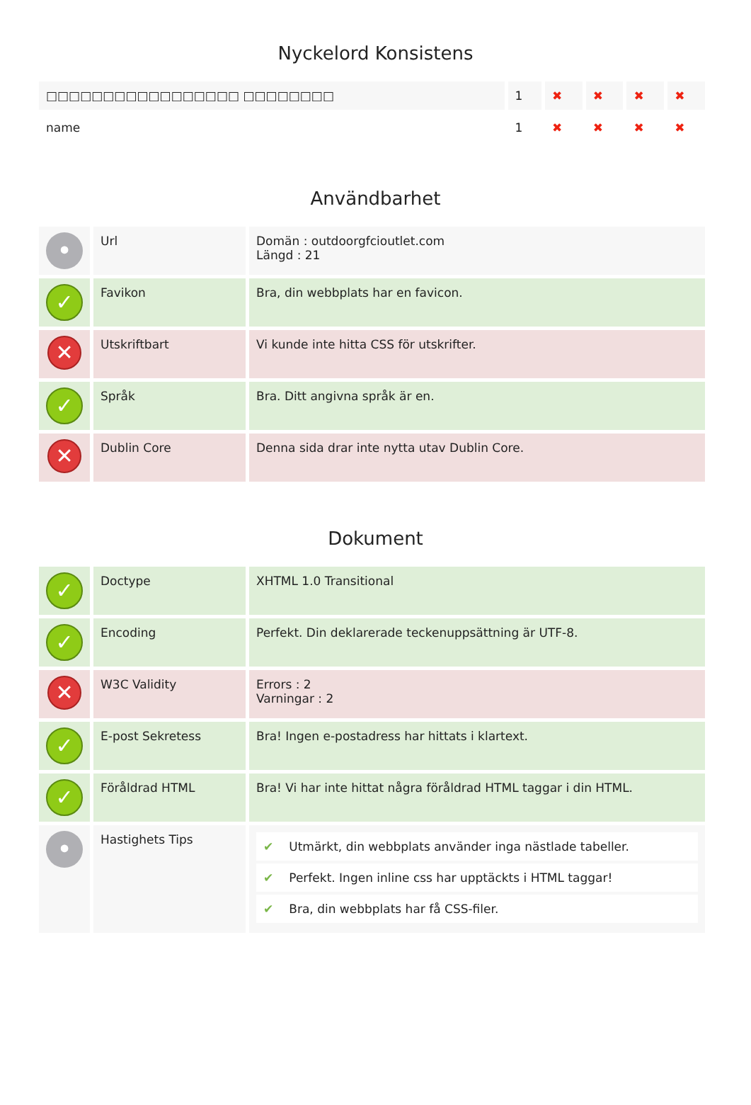Nyckelord Konsistens
| □□□□□□□□□□□□□□□□□ □□□□□□□□ | 1 | ✖ | ✖ | ✖ | ✖ |
| name | 1 | ✖ | ✖ | ✖ | ✖ |
Användbarhet
| • | Url | Domän : outdoorgfcioutlet.com Längd : 21 |
| ✓ | Favikon | Bra, din webbplats har en favicon. |
| ✕ | Utskriftbart | Vi kunde inte hitta CSS för utskrifter. |
| ✓ | Språk | Bra. Ditt angivna språk är en. |
| ✕ | Dublin Core | Denna sida drar inte nytta utav Dublin Core. |
Dokument
| ✓ | Doctype | XHTML 1.0 Transitional |
| ✓ | Encoding | Perfekt. Din deklarerade teckenuppsättning är UTF-8. |
| ✕ | W3C Validity | Errors : 2 Varningar : 2 |
| ✓ | E-post Sekretess | Bra! Ingen e-postadress har hittats i klartext. |
| ✓ | Föråldrad HTML | Bra! Vi har inte hittat några föråldrad HTML taggar i din HTML. |
| • | Hastighets Tips | ✔ Utmärkt, din webbplats använder inga nästlade tabeller. ✔ Perfekt. Ingen inline css har upptäckts i HTML taggar! ✔ Bra, din webbplats har få CSS-filer. |